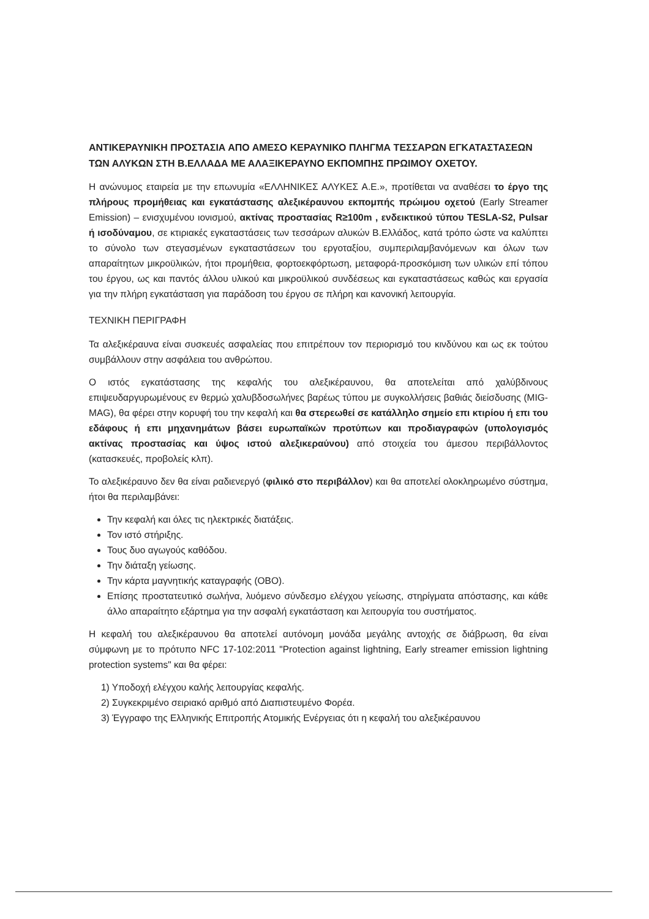ΑΝΤΙΚΕΡΑΥΝΙΚΗ ΠΡΟΣΤΑΣΙΑ ΑΠΟ ΑΜΕΣΟ ΚΕΡΑΥΝΙΚΟ ΠΛΗΓΜΑ ΤΕΣΣΑΡΩΝ ΕΓΚΑΤΑΣΤΑΣΕΩΝ ΤΩΝ ΑΛΥΚΩΝ ΣΤΗ Β.ΕΛΛΑΔΑ ΜΕ ΑΛΑΞΙΚΕΡΑΥΝΟ ΕΚΠΟΜΠΗΣ ΠΡΩΙΜΟΥ ΟΧΕΤΟΥ.
Η ανώνυμος εταιρεία με την επωνυμία «ΕΛΛΗΝΙΚΕΣ ΑΛΥΚΕΣ Α.Ε.», προτίθεται να αναθέσει το έργο της πλήρους προμήθειας και εγκατάστασης αλεξικέραυνου εκπομπής πρώιμου οχετού (Early Streamer Emission) – ενισχυμένου ιονισμού, ακτίνας προστασίας R≥100m , ενδεικτικού τύπου TESLA-S2, Pulsar ή ισοδύναμου, σε κτιριακές εγκαταστάσεις των τεσσάρων αλυκών Β.Ελλάδος, κατά τρόπο ώστε να καλύπτει το σύνολο των στεγασμένων εγκαταστάσεων του εργοταξίου, συμπεριλαμβανόμενων και όλων των απαραίτητων μικροϋλικών, ήτοι προμήθεια, φορτοεκφόρτωση, μεταφορά-προσκόμιση των υλικών επί τόπου του έργου, ως και παντός άλλου υλικού και μικροϋλικού συνδέσεως και εγκαταστάσεως καθώς και εργασία για την πλήρη εγκατάσταση για παράδοση του έργου σε πλήρη και κανονική λειτουργία.
ΤΕΧΝΙΚΗ ΠΕΡΙΓΡΑΦΗ
Τα αλεξικέραυνα είναι συσκευές ασφαλείας που επιτρέπουν τον περιορισμό του κινδύνου και ως εκ τούτου συμβάλλουν στην ασφάλεια του ανθρώπου.
Ο ιστός εγκατάστασης της κεφαλής του αλεξικέραυνου, θα αποτελείται από χαλύβδινους επιψευδαργυρωμένους εν θερμώ χαλυβδοσωλήνες βαρέως τύπου με συγκολλήσεις βαθιάς διείσδυσης (MIG-MAG), θα φέρει στην κορυφή του την κεφαλή και θα στερεωθεί σε κατάλληλο σημείο επι κτιρίου ή επι του εδάφους ή επι μηχανημάτων βάσει ευρωπαϊκών προτύπων και προδιαγραφών (υπολογισμός ακτίνας προστασίας και ύψος ιστού αλεξικεραύνου) από στοιχεία του άμεσου περιβάλλοντος (κατασκευές, προβολείς κλπ).
Το αλεξικέραυνο δεν θα είναι ραδιενεργό (φιλικό στο περιβάλλον) και θα αποτελεί ολοκληρωμένο σύστημα, ήτοι θα περιλαμβάνει:
Την κεφαλή και όλες τις ηλεκτρικές διατάξεις.
Τον ιστό στήριξης.
Τους δυο αγωγούς καθόδου.
Την διάταξη γείωσης.
Την κάρτα μαγνητικής καταγραφής (ΟΒΟ).
Επίσης προστατευτικό σωλήνα, λυόμενο σύνδεσμο ελέγχου γείωσης, στηρίγματα απόστασης, και κάθε άλλο απαραίτητο εξάρτημα για την ασφαλή εγκατάσταση και λειτουργία του συστήματος.
Η κεφαλή του αλεξικέραυνου θα αποτελεί αυτόνομη μονάδα μεγάλης αντοχής σε διάβρωση, θα είναι σύμφωνη με το πρότυπο NFC 17-102:2011 "Protection against lightning, Early streamer emission lightning protection systems" και θα φέρει:
1) Υποδοχή ελέγχου καλής λειτουργίας κεφαλής.
2) Συγκεκριμένο σειριακό αριθμό από Διαπιστευμένο Φορέα.
3) Έγγραφο της Ελληνικής Επιτροπής Ατομικής Ενέργειας ότι η κεφαλή του αλεξικέραυνου